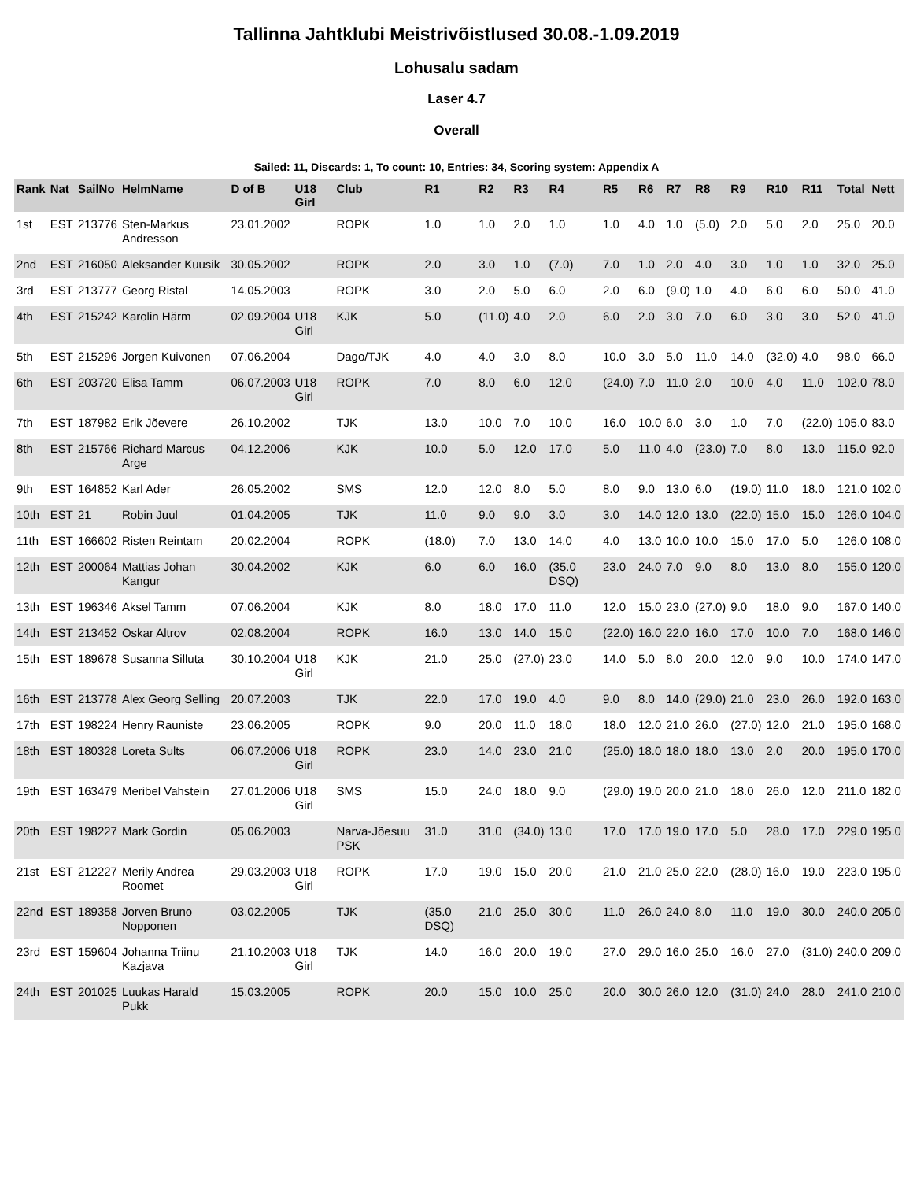Tallinna Jahtklubi Meistrivõistlused 30.08.-1.09.2019
Lohusalu sadam
Laser 4.7
Overall
Sailed: 11, Discards: 1, To count: 10, Entries: 34, Scoring system: Appendix A
| Rank | Nat | SailNo | HelmName | D of B | U18 Girl | Club | R1 | R2 | R3 | R4 | R5 | R6 | R7 | R8 | R9 | R10 | R11 | Total | Nett |
| --- | --- | --- | --- | --- | --- | --- | --- | --- | --- | --- | --- | --- | --- | --- | --- | --- | --- | --- | --- |
| 1st | EST | 213776 | Sten-Markus Andresson | 23.01.2002 | | ROPK | 1.0 | 1.0 | 2.0 | 1.0 | 1.0 | 4.0 | 1.0 | (5.0) | 2.0 | 5.0 | 2.0 | 25.0 | 20.0 |
| 2nd | EST | 216050 | Aleksander Kuusik | 30.05.2002 | | ROPK | 2.0 | 3.0 | 1.0 | (7.0) | 7.0 | 1.0 | 2.0 | 4.0 | 3.0 | 1.0 | 1.0 | 32.0 | 25.0 |
| 3rd | EST | 213777 | Georg Ristal | 14.05.2003 | | ROPK | 3.0 | 2.0 | 5.0 | 6.0 | 2.0 | 6.0 | (9.0) | 1.0 | 4.0 | 6.0 | 6.0 | 50.0 | 41.0 |
| 4th | EST | 215242 | Karolin Härm | 02.09.2004 | U18 Girl | KJK | 5.0 | (11.0) | 4.0 | 2.0 | 6.0 | 2.0 | 3.0 | 7.0 | 6.0 | 3.0 | 3.0 | 52.0 | 41.0 |
| 5th | EST | 215296 | Jorgen Kuivonen | 07.06.2004 | | Dago/TJK | 4.0 | 4.0 | 3.0 | 8.0 | 10.0 | 3.0 | 5.0 | 11.0 | 14.0 | (32.0) | 4.0 | 98.0 | 66.0 |
| 6th | EST | 203720 | Elisa Tamm | 06.07.2003 | U18 Girl | ROPK | 7.0 | 8.0 | 6.0 | 12.0 | (24.0) | 7.0 | 11.0 | 2.0 | 10.0 | 4.0 | 11.0 | 102.0 | 78.0 |
| 7th | EST | 187982 | Erik Jõevere | 26.10.2002 | | TJK | 13.0 | 10.0 | 7.0 | 10.0 | 16.0 | 10.0 | 6.0 | 3.0 | 1.0 | 7.0 | (22.0) | 105.0 | 83.0 |
| 8th | EST | 215766 | Richard Marcus Arge | 04.12.2006 | | KJK | 10.0 | 5.0 | 12.0 | 17.0 | 5.0 | 11.0 | 4.0 | (23.0) | 7.0 | 8.0 | 13.0 | 115.0 | 92.0 |
| 9th | EST | 164852 | Karl Ader | 26.05.2002 | | SMS | 12.0 | 12.0 | 8.0 | 5.0 | 8.0 | 9.0 | 13.0 | 6.0 | (19.0) | 11.0 | 18.0 | 121.0 | 102.0 |
| 10th | EST | 21 | Robin Juul | 01.04.2005 | | TJK | 11.0 | 9.0 | 9.0 | 3.0 | 3.0 | 14.0 | 12.0 | 13.0 | (22.0) | 15.0 | 15.0 | 126.0 | 104.0 |
| 11th | EST | 166602 | Risten Reintam | 20.02.2004 | | ROPK | (18.0) | 7.0 | 13.0 | 14.0 | 4.0 | 13.0 | 10.0 | 10.0 | 15.0 | 17.0 | 5.0 | 126.0 | 108.0 |
| 12th | EST | 200064 | Mattias Johan Kangur | 30.04.2002 | | KJK | 6.0 | 6.0 | 16.0 | (35.0 DSQ) | 23.0 | 24.0 | 7.0 | 9.0 | 8.0 | 13.0 | 8.0 | 155.0 | 120.0 |
| 13th | EST | 196346 | Aksel Tamm | 07.06.2004 | | KJK | 8.0 | 18.0 | 17.0 | 11.0 | 12.0 | 15.0 | 23.0 | (27.0) | 9.0 | 18.0 | 9.0 | 167.0 | 140.0 |
| 14th | EST | 213452 | Oskar Altrov | 02.08.2004 | | ROPK | 16.0 | 13.0 | 14.0 | 15.0 | (22.0) | 16.0 | 22.0 | 16.0 | 17.0 | 10.0 | 7.0 | 168.0 | 146.0 |
| 15th | EST | 189678 | Susanna Silluta | 30.10.2004 | U18 Girl | KJK | 21.0 | 25.0 | (27.0) | 23.0 | 14.0 | 5.0 | 8.0 | 20.0 | 12.0 | 9.0 | 10.0 | 174.0 | 147.0 |
| 16th | EST | 213778 | Alex Georg Selling | 20.07.2003 | | TJK | 22.0 | 17.0 | 19.0 | 4.0 | 9.0 | 8.0 | 14.0 | (29.0) | 21.0 | 23.0 | 26.0 | 192.0 | 163.0 |
| 17th | EST | 198224 | Henry Rauniste | 23.06.2005 | | ROPK | 9.0 | 20.0 | 11.0 | 18.0 | 18.0 | 12.0 | 21.0 | 26.0 | (27.0) | 12.0 | 21.0 | 195.0 | 168.0 |
| 18th | EST | 180328 | Loreta Sults | 06.07.2006 | U18 Girl | ROPK | 23.0 | 14.0 | 23.0 | 21.0 | (25.0) | 18.0 | 18.0 | 18.0 | 13.0 | 2.0 | 20.0 | 195.0 | 170.0 |
| 19th | EST | 163479 | Meribel Vahstein | 27.01.2006 | U18 Girl | SMS | 15.0 | 24.0 | 18.0 | 9.0 | (29.0) | 19.0 | 20.0 | 21.0 | 18.0 | 26.0 | 12.0 | 211.0 | 182.0 |
| 20th | EST | 198227 | Mark Gordin | 05.06.2003 | | Narva-Jõesuu PSK | 31.0 | 31.0 | (34.0) | 13.0 | 17.0 | 17.0 | 19.0 | 17.0 | 5.0 | 28.0 | 17.0 | 229.0 | 195.0 |
| 21st | EST | 212227 | Merily Andrea Roomet | 29.03.2003 | U18 Girl | ROPK | 17.0 | 19.0 | 15.0 | 20.0 | 21.0 | 21.0 | 25.0 | 22.0 | (28.0) | 16.0 | 19.0 | 223.0 | 195.0 |
| 22nd | EST | 189358 | Jorven Bruno Nopponen | 03.02.2005 | | TJK | (35.0 DSQ) | 21.0 | 25.0 | 30.0 | 11.0 | 26.0 | 24.0 | 8.0 | 11.0 | 19.0 | 30.0 | 240.0 | 205.0 |
| 23rd | EST | 159604 | Johanna Triinu Kazjava | 21.10.2003 | U18 Girl | TJK | 14.0 | 16.0 | 20.0 | 19.0 | 27.0 | 29.0 | 16.0 | 25.0 | 16.0 | 27.0 | (31.0) | 240.0 | 209.0 |
| 24th | EST | 201025 | Luukas Harald Pukk | 15.03.2005 | | ROPK | 20.0 | 15.0 | 10.0 | 25.0 | 20.0 | 30.0 | 26.0 | 12.0 | (31.0) | 24.0 | 28.0 | 241.0 | 210.0 |